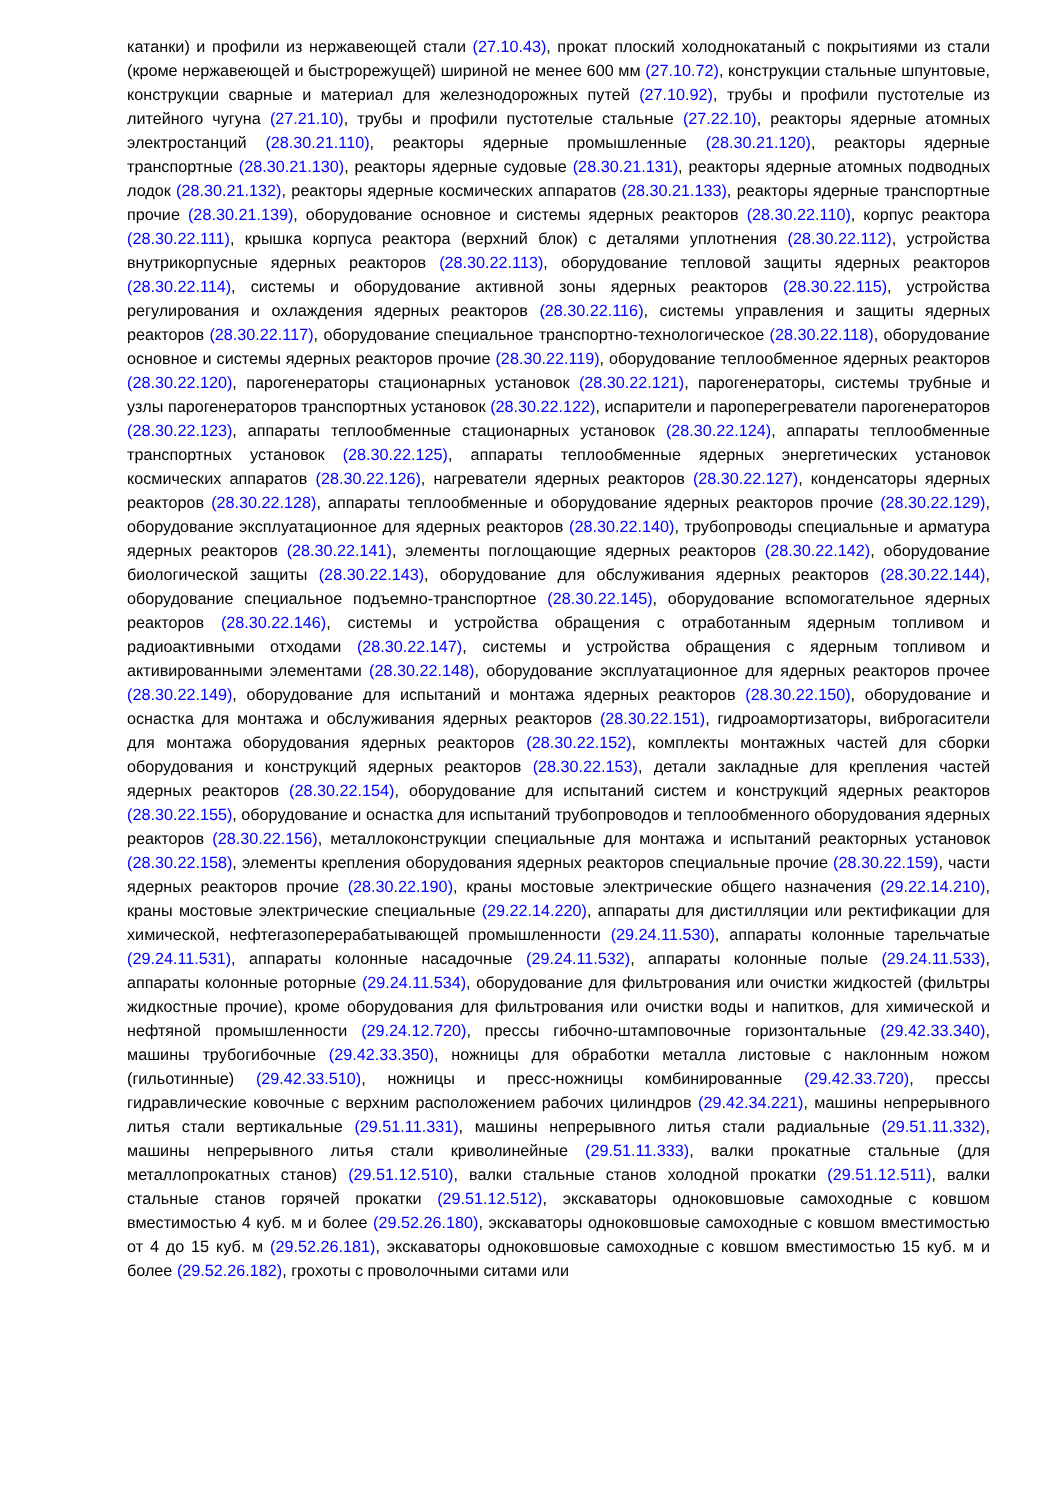катанки) и профили из нержавеющей стали (27.10.43), прокат плоский холоднокатаный с покрытиями из стали (кроме нержавеющей и быстрорежущей) шириной не менее 600 мм (27.10.72), конструкции стальные шпунтовые, конструкции сварные и материал для железнодорожных путей (27.10.92), трубы и профили пустотелые из литейного чугуна (27.21.10), трубы и профили пустотелые стальные (27.22.10), реакторы ядерные атомных электростанций (28.30.21.110), реакторы ядерные промышленные (28.30.21.120), реакторы ядерные транспортные (28.30.21.130), реакторы ядерные судовые (28.30.21.131), реакторы ядерные атомных подводных лодок (28.30.21.132), реакторы ядерные космических аппаратов (28.30.21.133), реакторы ядерные транспортные прочие (28.30.21.139), оборудование основное и системы ядерных реакторов (28.30.22.110), корпус реактора (28.30.22.111), крышка корпуса реактора (верхний блок) с деталями уплотнения (28.30.22.112), устройства внутрикорпусные ядерных реакторов (28.30.22.113), оборудование тепловой защиты ядерных реакторов (28.30.22.114), системы и оборудование активной зоны ядерных реакторов (28.30.22.115), устройства регулирования и охлаждения ядерных реакторов (28.30.22.116), системы управления и защиты ядерных реакторов (28.30.22.117), оборудование специальное транспортно-технологическое (28.30.22.118), оборудование основное и системы ядерных реакторов прочие (28.30.22.119), оборудование теплообменное ядерных реакторов (28.30.22.120), парогенераторы стационарных установок (28.30.22.121), парогенераторы, системы трубные и узлы парогенераторов транспортных установок (28.30.22.122), испарители и пароперегреватели парогенераторов (28.30.22.123), аппараты теплообменные стационарных установок (28.30.22.124), аппараты теплообменные транспортных установок (28.30.22.125), аппараты теплообменные ядерных энергетических установок космических аппаратов (28.30.22.126), нагреватели ядерных реакторов (28.30.22.127), конденсаторы ядерных реакторов (28.30.22.128), аппараты теплообменные и оборудование ядерных реакторов прочие (28.30.22.129), оборудование эксплуатационное для ядерных реакторов (28.30.22.140), трубопроводы специальные и арматура ядерных реакторов (28.30.22.141), элементы поглощающие ядерных реакторов (28.30.22.142), оборудование биологической защиты (28.30.22.143), оборудование для обслуживания ядерных реакторов (28.30.22.144), оборудование специальное подъемно-транспортное (28.30.22.145), оборудование вспомогательное ядерных реакторов (28.30.22.146), системы и устройства обращения с отработанным ядерным топливом и радиоактивными отходами (28.30.22.147), системы и устройства обращения с ядерным топливом и активированными элементами (28.30.22.148), оборудование эксплуатационное для ядерных реакторов прочее (28.30.22.149), оборудование для испытаний и монтажа ядерных реакторов (28.30.22.150), оборудование и оснастка для монтажа и обслуживания ядерных реакторов (28.30.22.151), гидроамортизаторы, виброгасители для монтажа оборудования ядерных реакторов (28.30.22.152), комплекты монтажных частей для сборки оборудования и конструкций ядерных реакторов (28.30.22.153), детали закладные для крепления частей ядерных реакторов (28.30.22.154), оборудование для испытаний систем и конструкций ядерных реакторов (28.30.22.155), оборудование и оснастка для испытаний трубопроводов и теплообменного оборудования ядерных реакторов (28.30.22.156), металлоконструкции специальные для монтажа и испытаний реакторных установок (28.30.22.158), элементы крепления оборудования ядерных реакторов специальные прочие (28.30.22.159), части ядерных реакторов прочие (28.30.22.190), краны мостовые электрические общего назначения (29.22.14.210), краны мостовые электрические специальные (29.22.14.220), аппараты для дистилляции или ректификации для химической, нефтегазоперерабатывающей промышленности (29.24.11.530), аппараты колонные тарельчатые (29.24.11.531), аппараты колонные насадочные (29.24.11.532), аппараты колонные полые (29.24.11.533), аппараты колонные роторные (29.24.11.534), оборудование для фильтрования или очистки жидкостей (фильтры жидкостные прочие), кроме оборудования для фильтрования или очистки воды и напитков, для химической и нефтяной промышленности (29.24.12.720), прессы гибочно-штамповочные горизонтальные (29.42.33.340), машины трубогибочные (29.42.33.350), ножницы для обработки металла листовые с наклонным ножом (гильотинные) (29.42.33.510), ножницы и пресс-ножницы комбинированные (29.42.33.720), прессы гидравлические ковочные с верхним расположением рабочих цилиндров (29.42.34.221), машины непрерывного литья стали вертикальные (29.51.11.331), машины непрерывного литья стали радиальные (29.51.11.332), машины непрерывного литья стали криволинейные (29.51.11.333), валки прокатные стальные (для металлопрокатных станов) (29.51.12.510), валки стальные станов холодной прокатки (29.51.12.511), валки стальные станов горячей прокатки (29.51.12.512), экскаваторы одноковшовые самоходные с ковшом вместимостью 4 куб. м и более (29.52.26.180), экскаваторы одноковшовые самоходные с ковшом вместимостью от 4 до 15 куб. м (29.52.26.181), экскаваторы одноковшовые самоходные с ковшом вместимостью 15 куб. м и более (29.52.26.182), грохоты с проволочными ситами или